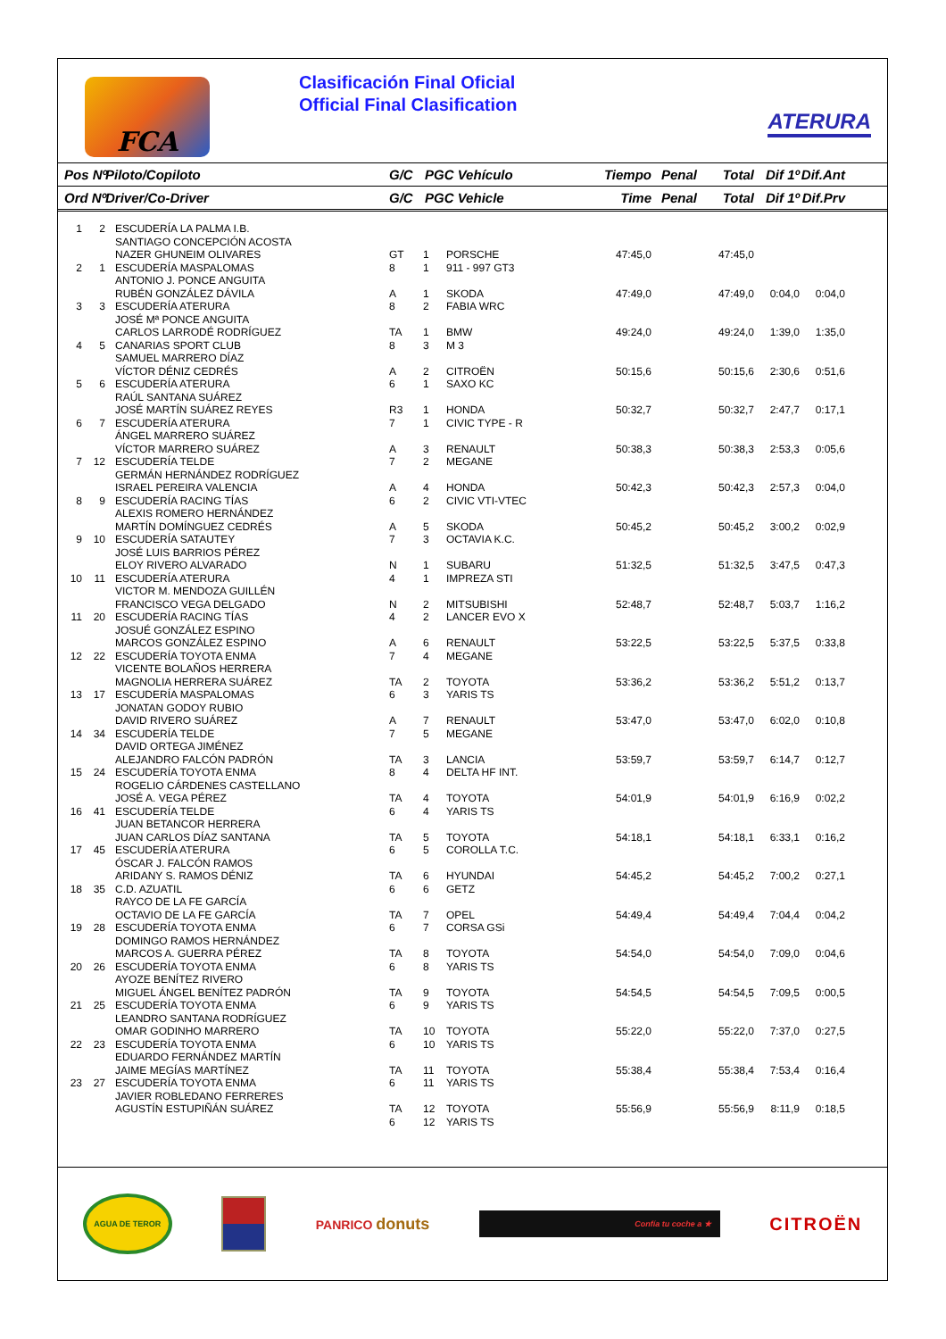FCA
Clasificación Final Oficial
Official Final Clasification
ATERURA
| Pos Nº | | Piloto/Copiloto | G/C | PGC Vehículo | | Tiempo | Penal | Total | Dif 1º | Dif.Ant | |
| --- | --- | --- | --- | --- | --- | --- | --- | --- | --- | --- | --- |
| Ord Nº | | Driver/Co-Driver | G/C | PGC Vehicle | | Time | Penal | Total | Dif 1º | Dif.Prv | |
| 1 | 2 | ESCUDERÍA LA PALMA I.B. | | | | | | | | | |
| | | SANTIAGO CONCEPCIÓN ACOSTA | | | | | | | | | |
| | | NAZER GHUNEIM OLIVARES | GT | 1 | PORSCHE | 47:45,0 | | 47:45,0 | | | |
| 2 | 1 | ESCUDERÍA MASPALOMAS | 8 | 1 | 911 - 997 GT3 | | | | | | |
| | | ANTONIO J. PONCE ANGUITA | | | | | | | | | |
| | | RUBÉN GONZÁLEZ DÁVILA | A | 1 | SKODA | 47:49,0 | | 47:49,0 | 0:04,0 | 0:04,0 | |
| 3 | 3 | ESCUDERÍA ATERURA | 8 | 2 | FABIA WRC | | | | | | |
| | | JOSÉ Mª PONCE ANGUITA | | | | | | | | | |
| | | CARLOS LARRODÉ RODRÍGUEZ | TA | 1 | BMW | 49:24,0 | | 49:24,0 | 1:39,0 | 1:35,0 | |
| 4 | 5 | CANARIAS SPORT CLUB | 8 | 3 | M 3 | | | | | | |
| | | SAMUEL MARRERO DÍAZ | | | | | | | | | |
| | | VÍCTOR DÉNIZ CEDRÉS | A | 2 | CITROËN | 50:15,6 | | 50:15,6 | 2:30,6 | 0:51,6 | |
| 5 | 6 | ESCUDERÍA ATERURA | 6 | 1 | SAXO KC | | | | | | |
| | | RAÚL SANTANA SUÁREZ | | | | | | | | | |
| | | JOSÉ MARTÍN SUÁREZ REYES | R3 | 1 | HONDA | 50:32,7 | | 50:32,7 | 2:47,7 | 0:17,1 | |
| 6 | 7 | ESCUDERÍA ATERURA | 7 | 1 | CIVIC TYPE - R | | | | | | |
| | | ÁNGEL MARRERO SUÁREZ | | | | | | | | | |
| | | VÍCTOR MARRERO SUÁREZ | A | 3 | RENAULT | 50:38,3 | | 50:38,3 | 2:53,3 | 0:05,6 | |
| 7 | 12 | ESCUDERÍA TELDE | 7 | 2 | MEGANE | | | | | | |
| | | GERMÁN HERNÁNDEZ RODRÍGUEZ | | | | | | | | | |
| | | ISRAEL PEREIRA VALENCIA | A | 4 | HONDA | 50:42,3 | | 50:42,3 | 2:57,3 | 0:04,0 | |
| 8 | 9 | ESCUDERÍA RACING TÍAS | 6 | 2 | CIVIC VTI-VTEC | | | | | | |
| | | ALEXIS ROMERO HERNÁNDEZ | | | | | | | | | |
| | | MARTÍN DOMÍNGUEZ CEDRÉS | A | 5 | SKODA | 50:45,2 | | 50:45,2 | 3:00,2 | 0:02,9 | |
| 9 | 10 | ESCUDERÍA SATAUTEY | 7 | 3 | OCTAVIA K.C. | | | | | | |
| | | JOSÉ LUIS BARRIOS PÉREZ | | | | | | | | | |
| | | ELOY RIVERO ALVARADO | N | 1 | SUBARU | 51:32,5 | | 51:32,5 | 3:47,5 | 0:47,3 | |
| 10 | 11 | ESCUDERÍA ATERURA | 4 | 1 | IMPREZA STI | | | | | | |
| | | VICTOR M. MENDOZA GUILLÉN | | | | | | | | | |
| | | FRANCISCO VEGA DELGADO | N | 2 | MITSUBISHI | 52:48,7 | | 52:48,7 | 5:03,7 | 1:16,2 | |
| 11 | 20 | ESCUDERÍA RACING TÍAS | 4 | 2 | LANCER EVO X | | | | | | |
| | | JOSUÉ GONZÁLEZ ESPINO | | | | | | | | | |
| | | MARCOS GONZÁLEZ ESPINO | A | 6 | RENAULT | 53:22,5 | | 53:22,5 | 5:37,5 | 0:33,8 | |
| 12 | 22 | ESCUDERÍA TOYOTA ENMA | 7 | 4 | MEGANE | | | | | | |
| | | VICENTE BOLAÑOS HERRERA | | | | | | | | | |
| | | MAGNOLIA HERRERA SUÁREZ | TA | 2 | TOYOTA | 53:36,2 | | 53:36,2 | 5:51,2 | 0:13,7 | |
| 13 | 17 | ESCUDERÍA MASPALOMAS | 6 | 3 | YARIS TS | | | | | | |
| | | JONATAN GODOY RUBIO | | | | | | | | | |
| | | DAVID RIVERO SUÁREZ | A | 7 | RENAULT | 53:47,0 | | 53:47,0 | 6:02,0 | 0:10,8 | |
| 14 | 34 | ESCUDERÍA TELDE | 7 | 5 | MEGANE | | | | | | |
| | | DAVID ORTEGA JIMÉNEZ | | | | | | | | | |
| | | ALEJANDRO FALCÓN PADRÓN | TA | 3 | LANCIA | 53:59,7 | | 53:59,7 | 6:14,7 | 0:12,7 | |
| 15 | 24 | ESCUDERÍA TOYOTA ENMA | 8 | 4 | DELTA HF INT. | | | | | | |
| | | ROGELIO CÁRDENES CASTELLANO | | | | | | | | | |
| | | JOSÉ A. VEGA PÉREZ | TA | 4 | TOYOTA | 54:01,9 | | 54:01,9 | 6:16,9 | 0:02,2 | |
| 16 | 41 | ESCUDERÍA TELDE | 6 | 4 | YARIS TS | | | | | | |
| | | JUAN BETANCOR HERRERA | | | | | | | | | |
| | | JUAN CARLOS DÍAZ SANTANA | TA | 5 | TOYOTA | 54:18,1 | | 54:18,1 | 6:33,1 | 0:16,2 | |
| 17 | 45 | ESCUDERÍA ATERURA | 6 | 5 | COROLLA T.C. | | | | | | |
| | | ÓSCAR J. FALCÓN RAMOS | | | | | | | | | |
| | | ARIDANY S. RAMOS DÉNIZ | TA | 6 | HYUNDAI | 54:45,2 | | 54:45,2 | 7:00,2 | 0:27,1 | |
| 18 | 35 | C.D. AZUATIL | 6 | 6 | GETZ | | | | | | |
| | | RAYCO DE LA FE GARCÍA | | | | | | | | | |
| | | OCTAVIO DE LA FE GARCÍA | TA | 7 | OPEL | 54:49,4 | | 54:49,4 | 7:04,4 | 0:04,2 | |
| 19 | 28 | ESCUDERÍA TOYOTA ENMA | 6 | 7 | CORSA GSi | | | | | | |
| | | DOMINGO RAMOS HERNÁNDEZ | | | | | | | | | |
| | | MARCOS A. GUERRA PÉREZ | TA | 8 | TOYOTA | 54:54,0 | | 54:54,0 | 7:09,0 | 0:04,6 | |
| 20 | 26 | ESCUDERÍA TOYOTA ENMA | 6 | 8 | YARIS TS | | | | | | |
| | | AYOZE BENÍTEZ RIVERO | | | | | | | | | |
| | | MIGUEL ÁNGEL BENÍTEZ PADRÓN | TA | 9 | TOYOTA | 54:54,5 | | 54:54,5 | 7:09,5 | 0:00,5 | |
| 21 | 25 | ESCUDERÍA TOYOTA ENMA | 6 | 9 | YARIS TS | | | | | | |
| | | LEANDRO SANTANA RODRÍGUEZ | | | | | | | | | |
| | | OMAR GODINHO MARRERO | TA | 10 | TOYOTA | 55:22,0 | | 55:22,0 | 7:37,0 | 0:27,5 | |
| 22 | 23 | ESCUDERÍA TOYOTA ENMA | 6 | 10 | YARIS TS | | | | | | |
| | | EDUARDO FERNÁNDEZ MARTÍN | | | | | | | | | |
| | | JAIME MEGÍAS MARTÍNEZ | TA | 11 | TOYOTA | 55:38,4 | | 55:38,4 | 7:53,4 | 0:16,4 | |
| 23 | 27 | ESCUDERÍA TOYOTA ENMA | 6 | 11 | YARIS TS | | | | | | |
| | | JAVIER ROBLEDANO FERRERES | | | | | | | | | |
| | | AGUSTÍN ESTUPIÑÁN SUÁREZ | TA | 12 | TOYOTA | 55:56,9 | | 55:56,9 | 8:11,9 | 0:18,5 | |
| | | | 6 | 12 | YARIS TS | | | | | | |
AGUA DE TEROR
PANRICO donuts
Confía tu coche a ★
CITROËN